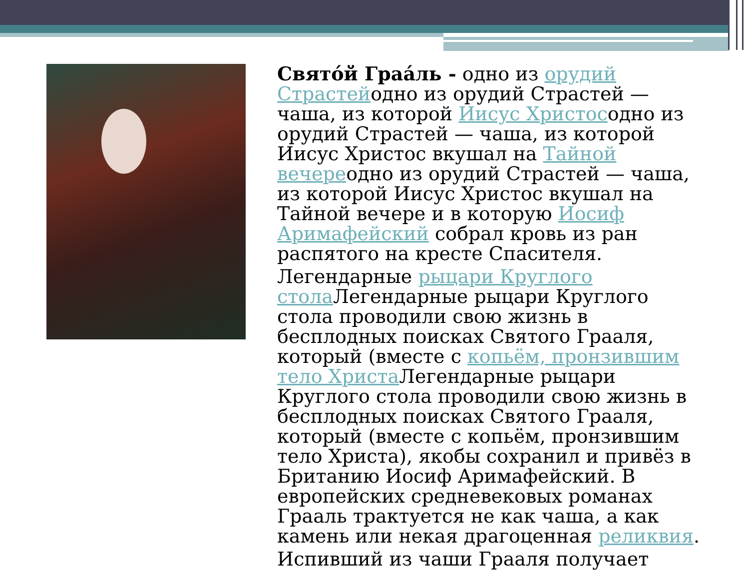Свято́й Граа́ль - одно из орудий Страстейодно из орудий Страстей — чаша, из которой Иисус Христосодно из орудий Страстей — чаша, из которой Иисус Христос вкушал на Тайной вечереодно из орудий Страстей — чаша, из которой Иисус Христос вкушал на Тайной вечере и в которую Иосиф Аримафейский собрал кровь из ран распятого на кресте Спасителя.
Легендарные рыцари Круглого стола Легендарные рыцари Круглого стола проводили свою жизнь в бесплодных поисках Святого Грааля, который (вместе с копьём, пронзившим тело Христа Легендарные рыцари Круглого стола проводили свою жизнь в бесплодных поисках Святого Грааля, который (вместе с копьём, пронзившим тело Христа), якобы сохранил и привёз в Британию Иосиф Аримафейский. В европейских средневековых романах Грааль трактуется не как чаша, а как камень или некая драгоценная реликвия.
Испивший из чаши Грааля получает